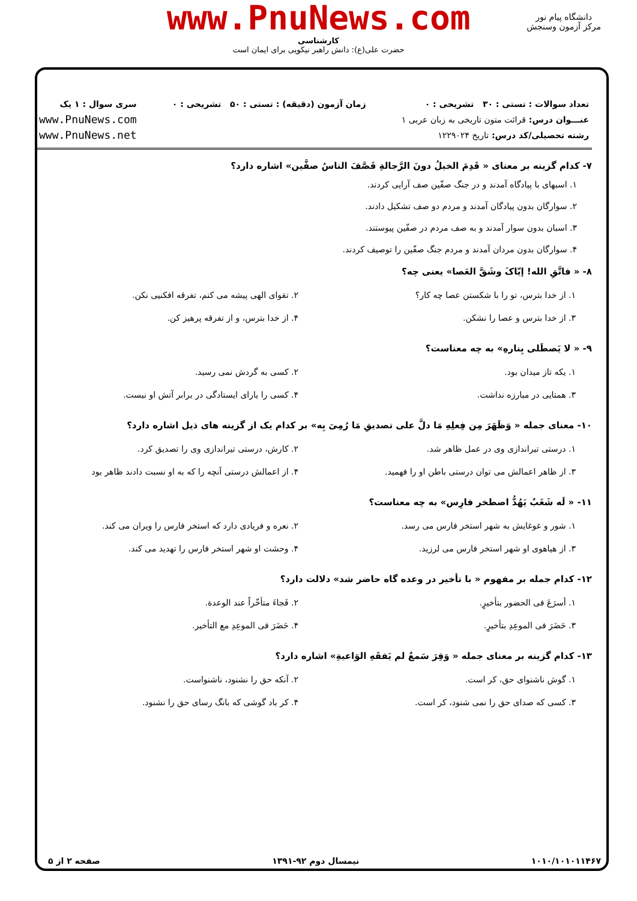www.PnuNews.com
کارشناسی
حضرت علی(ع): دانش راهبر نیکویی برای ایمان است
دانشگاه پیام نور
مرکز آزمون وسنجش
تعداد سوالات : تستی : ۳۰ تشریحی : ۰
عنـــوان درس: قرائت متون تاریخی به زبان عربی ۱
رشته تحصیلی/کد درس: تاریخ ۱۲۲۹۰۲۴
زمان آزمون (دقیقه) : تستی : ۵۰ تشریحی : ۰
سری سوال : ۱ یک
www.PnuNews.com
www.PnuNews.net
۷- کدام گزینه بر معنای « قَدِمَ الخیلُ دونَ الرَّجالةِ فَصَّفَ الناسُ صفَّین» اشاره دارد؟
۱. اسبهای با پیادگاه آمدند و در جنگ صفّین صف آرایی کردند.
۲. سوارگان بدون پیادگان آمدند و مردم دو صف تشکیل دادند.
۳. اسبان بدون سوار آمدند و به صف مردم در صفّین پیوستند.
۴. سوارگان بدون مردان آمدند و مردم جنگ صفّین را توصیف کردند.
۸- « فاتَّقِ الله! إیّاکَ وشَقَّ العَصا» یعنی چه؟
| ۱. از خدا بترس، تو را با شکستن عصا چه کار؟ | ۲. تقوای الهی پیشه می کنم، تفرقه افکنیی نکن. |
| ۳. از خدا بترس و عصا را نشکن. | ۴. از خدا بترس، و از تفرقه پرهیز کن. |
۹- « لا یَصطَلی بِنارهِ» به چه معناست؟
| ۱. یکه تاز میدان بود. | ۲. کسی به گردش نمی رسید. |
| ۳. همتایی در مبارزه نداشت. | ۴. کسی را یارای ایستادگی در برابر آتش او نیست. |
۱۰- معنای جمله « وَظَهَرَ مِن فِعلِهِ مَا دلَّ علی تصدیقِ مَا رُمِیَ بِه» بر کدام یک از گزینه های ذیل اشاره دارد؟
| ۱. درستی تیراندازی وی در عمل ظاهر شد. | ۲. کارش، درستی تیراندازی وی را تصدیق کرد. |
| ۳. از ظاهر اعمالش می توان درستی باطن او را فهمید. | ۴. از اعمالش درستی آنچه را که به او نسبت دادند ظاهر بود |
۱۱- « لَه شَغَبٌ یَهُدُّ اصطخر فارِس» به چه معناست؟
| ۱. شور و غوغایش به شهر استخر فارس می رسد. | ۲. نعره و فریادی دارد که استخر فارس را ویران می کند. |
| ۳. از هیاهوی او شهر استخر فارس می لرزید. | ۴. وحشت او شهر استخر فارس را تهدید می کند. |
۱۲- کدام جمله بر مفهوم « با تأخیر در وعده گاه حاضر شد» دلالت دارد؟
| ۱. أسرَعَ فی الحضور بتأخیرٍ. | ۲. فَجاءَ متأخّراً عند الوعدة. |
| ۳. حَضَرَ فی الموعِدِ بتأخیرٍ. | ۴. حَضَرَ فی الموعِدِ مع التأخیر. |
۱۳- کدام گزینه بر معنای جمله « وَقِرَ سَمعٌ لم یَفقَهِ الوَاعیةِ» اشاره دارد؟
| ۱. گوش ناشنوای حق، کر است. | ۲. آنکه حق را نشنود، ناشنواست. |
| ۳. کسی که صدای حق را نمی شنود، کر است. | ۴. کر باد گوشی که بانگ رسای حق را نشنود. |
۱۰۱۰/۱۰۱۰۱۱۴۶۷ نیمسال دوم ۹۲-۱۳۹۱ صفحه ۲ از ۵